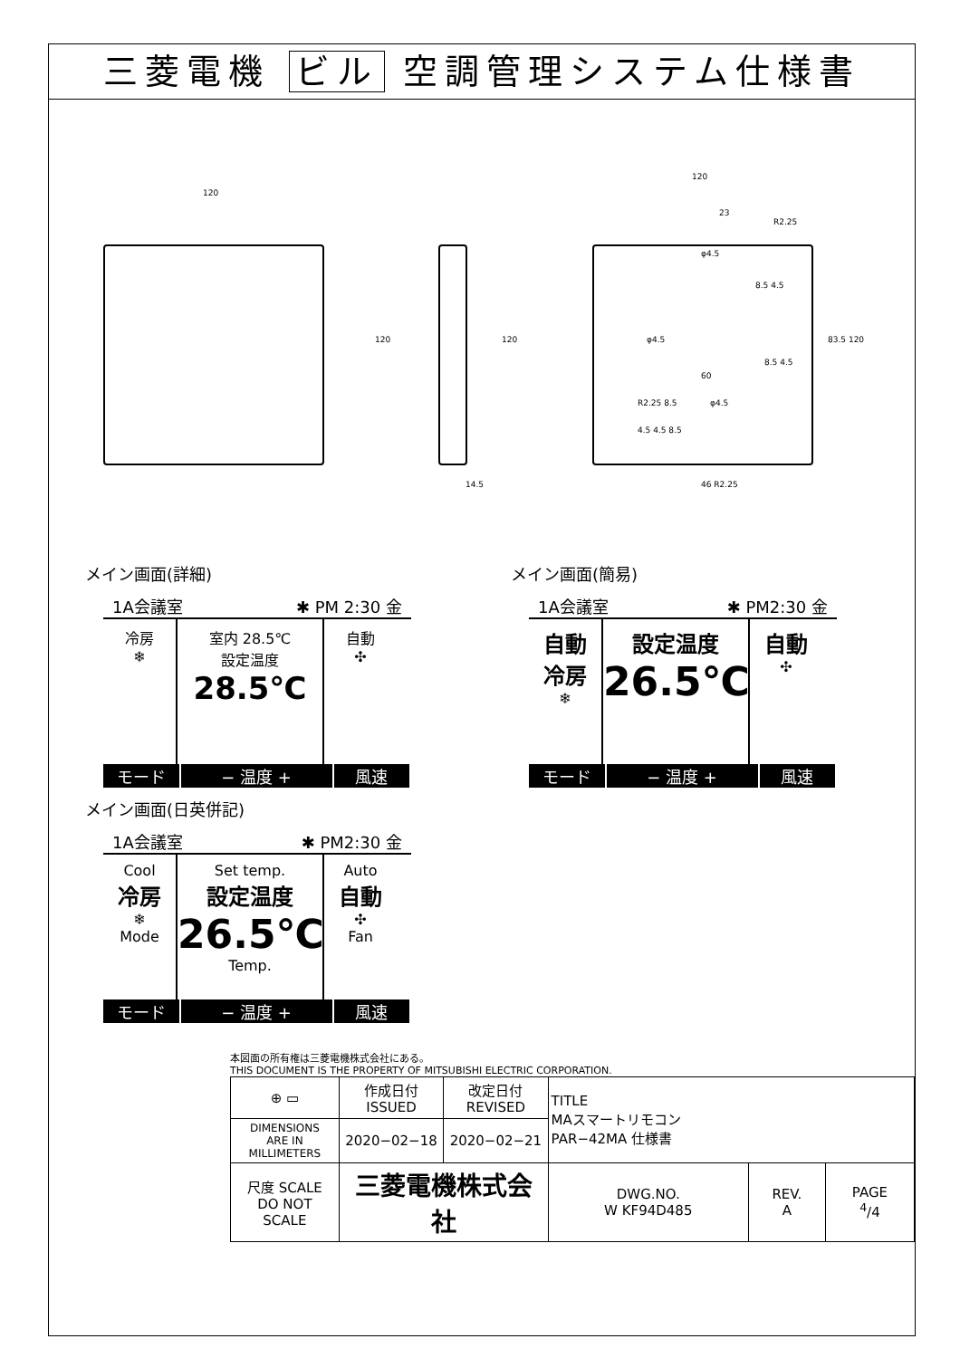三菱電機 ビル 空調管理システム仕様書
120
120 120
14.5
120
23
R2.25
φ4.5
8.5 4.5
φ4.5
8.5 4.5
60
83.5 120
R2.25 8.5 φ4.5
4.5 4.5 8.5
46 R2.25
メイン画面(詳細)
1A会議室 ✱ PM 2:30 金
冷房
❄
室内 28.5℃
設定温度
28.5℃
自動
✣
モード − 温度 + 風速
メイン画面(簡易)
1A会議室 ✱ PM2:30 金
自動
冷房
❄
設定温度
26.5℃
自動
✣
モード − 温度 + 風速
メイン画面(日英併記)
1A会議室 ✱ PM2:30 金
Cool
冷房
❄
Mode
Set temp.
設定温度
26.5℃
Temp.
Auto
自動
✣
Fan
モード − 温度 + 風速
本図面の所有権は三菱電機株式会社にある。
THIS DOCUMENT IS THE PROPERTY OF MITSUBISHI ELECTRIC CORPORATION.
| ⊕ ▭ | 作成日付 ISSUED | 改定日付 REVISED | TITLE MAスマートリモコン PAR−42MA 仕様書 | | |
| DIMENSIONS ARE IN MILLIMETERS | 2020−02−18 | 2020−02−21 | | | |
| 尺度 SCALE DO NOT SCALE | 三菱電機株式会社 | | DWG.NO. W KF94D485 | REV. A | PAGE <sup>4</sup>/4 |